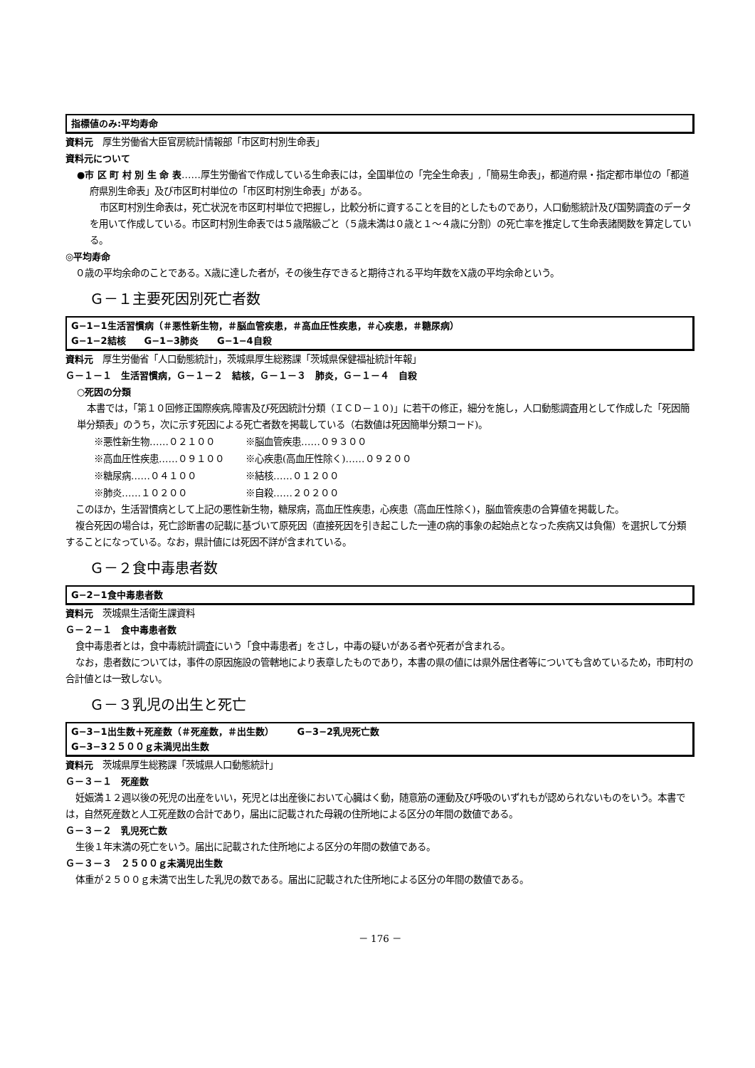指標値のみ:平均寿命
資料元　厚生労働省大臣官房統計情報部「市区町村別生命表」
資料元について
●市 区 町 村 別 生 命 表……厚生労働省で作成している生命表には，全国単位の「完全生命表」,「簡易生命表」，都道府県・指定都市単位の「都道府県別生命表」及び市区町村単位の「市区町村別生命表」がある。
市区町村別生命表は，死亡状況を市区町村単位で把握し，比較分析に資することを目的としたものであり，人口動態統計及び国勢調査のデータを用いて作成している。市区町村別生命表では５歳階級ごと（５歳未満は０歳と１～４歳に分割）の死亡率を推定して生命表諸関数を算定している。
◎平均寿命
０歳の平均余命のことである。X歳に達した者が，その後生存できると期待される平均年数をX歳の平均余命という。
Ｇ－１主要死因別死亡者数
G−1−1生活習慣病（＃悪性新生物，＃脳血管疾患，＃高血圧性疾患，＃心疾患，＃糖尿病）
G−1−2結核　　G−1−3肺炎　　G−1−4自殺
資料元　厚生労働省「人口動態統計」，茨城県厚生総務課「茨城県保健福祉統計年報」
Ｇ－１－１　生活習慣病，Ｇ－１－２　結核，Ｇ－１－３　肺炎，Ｇ－１－４　自殺
○死因の分類
本書では，「第１０回修正国際疾病,障害及び死因統計分類（ＩＣＤ－１０)」に若干の修正，細分を施し，人口動態調査用として作成した「死因簡単分類表」のうち，次に示す死因による死亡者数を掲載している（右数値は死因簡単分類コード)。
| ※悪性新生物……０２１００ | ※脳血管疾患……０９３００ |
| ※高血圧性疾患……０９１００ | ※心疾患(高血圧性除く)……０９２００ |
| ※糖尿病……０４１００ | ※結核……０１２００ |
| ※肺炎……１０２００ | ※自殺……２０２００ |
このほか，生活習慣病として上記の悪性新生物，糖尿病，高血圧性疾患，心疾患（高血圧性除く)，脳血管疾患の合算値を掲載した。
複合死因の場合は，死亡診断書の記載に基づいて原死因（直接死因を引き起こした一連の病的事象の起始点となった疾病又は負傷）を選択して分類することになっている。なお，県計値には死因不詳が含まれている。
Ｇ－２食中毒患者数
G−2−1食中毒患者数
資料元　茨城県生活衛生課資料
Ｇ－２－１　食中毒患者数
食中毒患者とは，食中毒統計調査にいう「食中毒患者」をさし，中毒の疑いがある者や死者が含まれる。
なお，患者数については，事件の原因施設の管轄地により表章したものであり，本書の県の値には県外居住者等についても含めているため，市町村の合計値とは一致しない。
Ｇ－３乳児の出生と死亡
G−3−1出生数＋死産数（＃死産数，＃出生数）　　　G−3−2乳児死亡数
G−3−3２５００ｇ未満児出生数
資料元　茨城県厚生総務課「茨城県人口動態統計」
Ｇ－３－１　死産数
妊娠満１２週以後の死児の出産をいい，死児とは出産後において心臓はく動，随意筋の運動及び呼吸のいずれもが認められないものをいう。本書では，自然死産数と人工死産数の合計であり，届出に記載された母親の住所地による区分の年間の数値である。
Ｇ－３－２　乳児死亡数
生後１年末満の死亡をいう。届出に記載された住所地による区分の年間の数値である。
Ｇ－３－３　２５００ｇ未満児出生数
体重が２５００ｇ未満で出生した乳児の数である。届出に記載された住所地による区分の年間の数値である。
－ 176 －